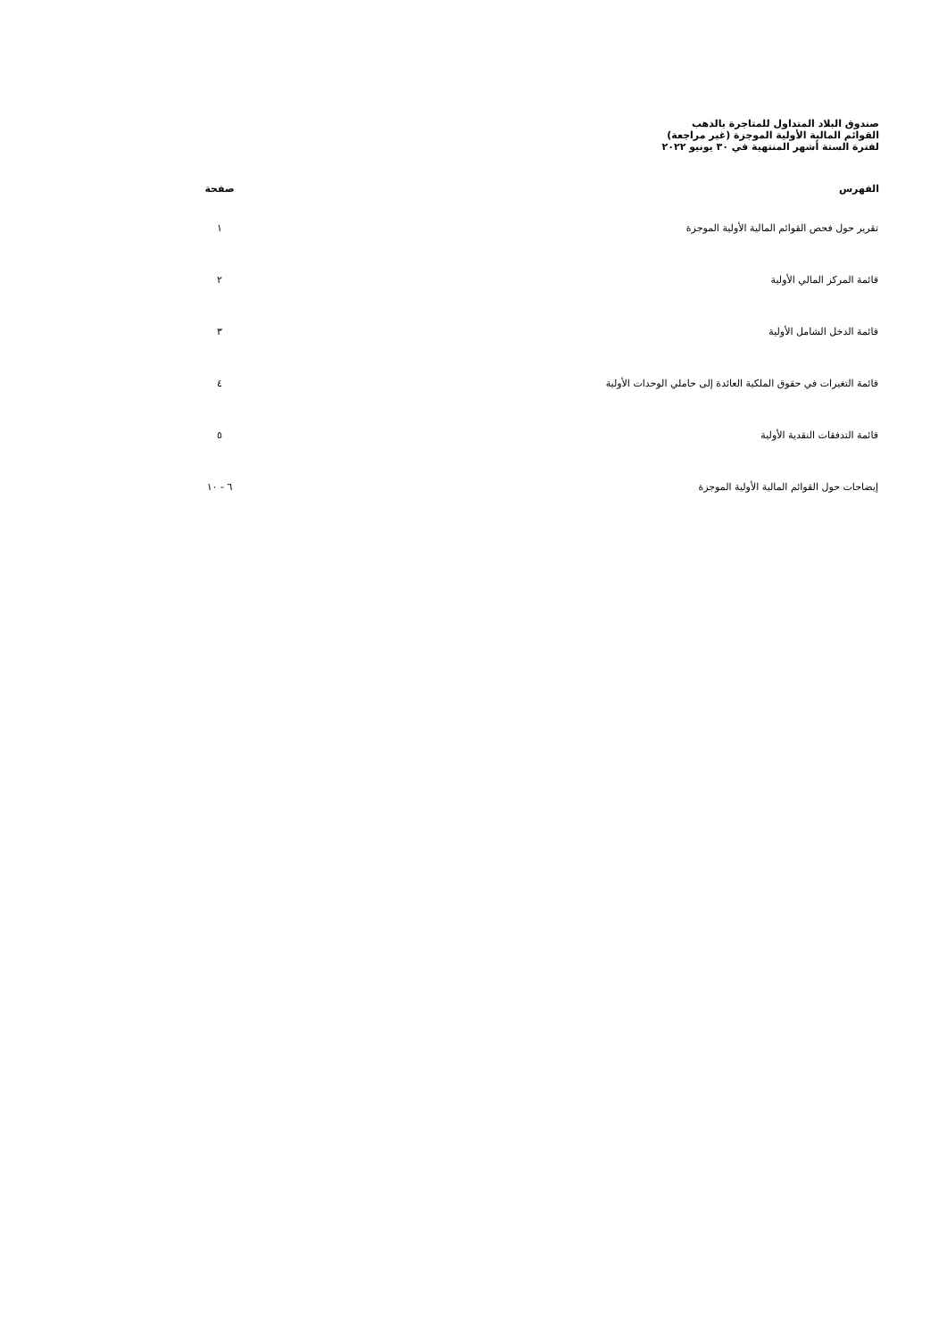صندوق البلاد المتداول للمتاجرة بالذهب
القوائم المالية الأولية الموجزة (غير مراجعة)
لفترة الستة أشهر المنتهية في ٣٠ يونيو ٢٠٢٢
| الفهرس | صفحة |
| --- | --- |
| تقرير حول فحص القوائم المالية الأولية الموجزة | ١ |
| قائمة المركز المالي الأولية | ٢ |
| قائمة الدخل الشامل الأولية | ٣ |
| قائمة التغيرات في حقوق الملكية العائدة إلى حاملي الوحدات الأولية | ٤ |
| قائمة التدفقات النقدية الأولية | ٥ |
| إيضاحات حول القوائم المالية الأولية الموجزة | ٦ - ١٠ |